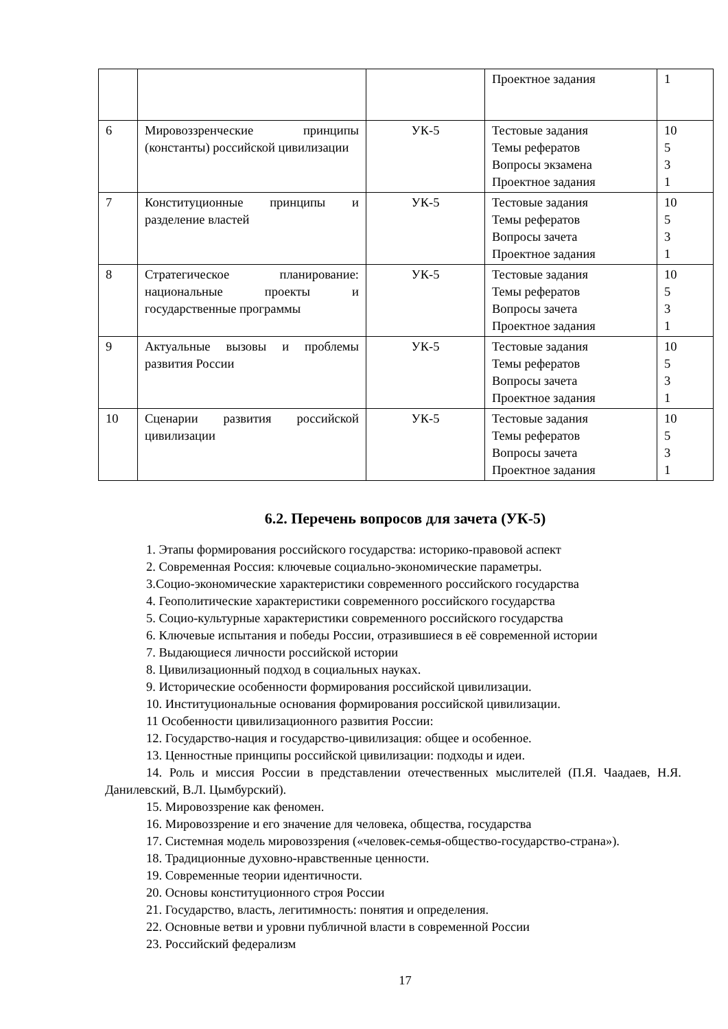| | | | Проектное задания | 1 |
| 6 | Мировоззренческие принципы (константы) российской цивилизации | УК-5 | Тестовые задания Темы рефератов Вопросы экзамена Проектное задания | 10 5 3 1 |
| 7 | Конституционные принципы и разделение властей | УК-5 | Тестовые задания Темы рефератов Вопросы зачета Проектное задания | 10 5 3 1 |
| 8 | Стратегическое планирование: национальные проекты и государственные программы | УК-5 | Тестовые задания Темы рефератов Вопросы зачета Проектное задания | 10 5 3 1 |
| 9 | Актуальные вызовы и проблемы развития России | УК-5 | Тестовые задания Темы рефератов Вопросы зачета Проектное задания | 10 5 3 1 |
| 10 | Сценарии развития российской цивилизации | УК-5 | Тестовые задания Темы рефератов Вопросы зачета Проектное задания | 10 5 3 1 |
6.2. Перечень вопросов для зачета (УК-5)
1. Этапы формирования российского государства: историко-правовой аспект
2. Современная Россия: ключевые социально-экономические параметры.
3.Социо-экономические характеристики современного российского государства
4. Геополитические характеристики современного российского государства
5. Социо-культурные характеристики современного российского государства
6. Ключевые испытания и победы России, отразившиеся в её современной истории
7. Выдающиеся личности российской истории
8. Цивилизационный подход в социальных науках.
9. Исторические особенности формирования российской цивилизации.
10. Институциональные основания формирования российской цивилизации.
11 Особенности цивилизационного развития России:
12. Государство-нация и государство-цивилизация: общее и особенное.
13. Ценностные принципы российской цивилизации: подходы и идеи.
14. Роль и миссия России в представлении отечественных мыслителей (П.Я. Чаадаев, Н.Я. Данилевский, В.Л. Цымбурский).
15. Мировоззрение как феномен.
16. Мировоззрение и его значение для человека, общества, государства
17. Системная модель мировоззрения («человек-семья-общество-государство-страна»).
18. Традиционные духовно-нравственные ценности.
19. Современные теории идентичности.
20. Основы конституционного строя России
21. Государство, власть, легитимность: понятия и определения.
22. Основные ветви и уровни публичной власти в современной России
23. Российский федерализм
17